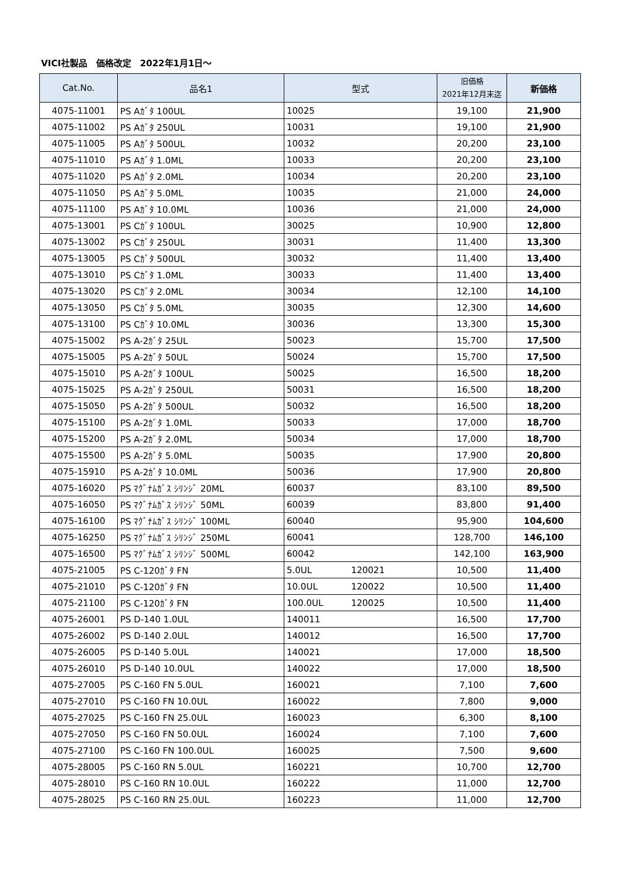VICI社製品　価格改定　2022年1月1日～
| Cat.No. | 品名1 | 型式 | 旧価格 2021年12月末迄 | 新価格 |
| --- | --- | --- | --- | --- |
| 4075-11001 | PS Aｶﾞﾀ 100UL | 10025 | 19,100 | 21,900 |
| 4075-11002 | PS Aｶﾞﾀ 250UL | 10031 | 19,100 | 21,900 |
| 4075-11005 | PS Aｶﾞﾀ 500UL | 10032 | 20,200 | 23,100 |
| 4075-11010 | PS Aｶﾞﾀ 1.0ML | 10033 | 20,200 | 23,100 |
| 4075-11020 | PS Aｶﾞﾀ 2.0ML | 10034 | 20,200 | 23,100 |
| 4075-11050 | PS Aｶﾞﾀ 5.0ML | 10035 | 21,000 | 24,000 |
| 4075-11100 | PS Aｶﾞﾀ 10.0ML | 10036 | 21,000 | 24,000 |
| 4075-13001 | PS Cｶﾞﾀ 100UL | 30025 | 10,900 | 12,800 |
| 4075-13002 | PS Cｶﾞﾀ 250UL | 30031 | 11,400 | 13,300 |
| 4075-13005 | PS Cｶﾞﾀ 500UL | 30032 | 11,400 | 13,400 |
| 4075-13010 | PS Cｶﾞﾀ 1.0ML | 30033 | 11,400 | 13,400 |
| 4075-13020 | PS Cｶﾞﾀ 2.0ML | 30034 | 12,100 | 14,100 |
| 4075-13050 | PS Cｶﾞﾀ 5.0ML | 30035 | 12,300 | 14,600 |
| 4075-13100 | PS Cｶﾞﾀ 10.0ML | 30036 | 13,300 | 15,300 |
| 4075-15002 | PS A-2ｶﾞﾀ 25UL | 50023 | 15,700 | 17,500 |
| 4075-15005 | PS A-2ｶﾞﾀ 50UL | 50024 | 15,700 | 17,500 |
| 4075-15010 | PS A-2ｶﾞﾀ 100UL | 50025 | 16,500 | 18,200 |
| 4075-15025 | PS A-2ｶﾞﾀ 250UL | 50031 | 16,500 | 18,200 |
| 4075-15050 | PS A-2ｶﾞﾀ 500UL | 50032 | 16,500 | 18,200 |
| 4075-15100 | PS A-2ｶﾞﾀ 1.0ML | 50033 | 17,000 | 18,700 |
| 4075-15200 | PS A-2ｶﾞﾀ 2.0ML | 50034 | 17,000 | 18,700 |
| 4075-15500 | PS A-2ｶﾞﾀ 5.0ML | 50035 | 17,900 | 20,800 |
| 4075-15910 | PS A-2ｶﾞﾀ 10.0ML | 50036 | 17,900 | 20,800 |
| 4075-16020 | PS ﾏｸﾞﾅﾑｶﾞｽ ｼﾘﾝｼﾞ 20ML | 60037 | 83,100 | 89,500 |
| 4075-16050 | PS ﾏｸﾞﾅﾑｶﾞｽ ｼﾘﾝｼﾞ 50ML | 60039 | 83,800 | 91,400 |
| 4075-16100 | PS ﾏｸﾞﾅﾑｶﾞｽ ｼﾘﾝｼﾞ 100ML | 60040 | 95,900 | 104,600 |
| 4075-16250 | PS ﾏｸﾞﾅﾑｶﾞｽ ｼﾘﾝｼﾞ 250ML | 60041 | 128,700 | 146,100 |
| 4075-16500 | PS ﾏｸﾞﾅﾑｶﾞｽ ｼﾘﾝｼﾞ 500ML | 60042 | 142,100 | 163,900 |
| 4075-21005 | PS C-120ｶﾞﾀ FN | 5.0UL 120021 | 10,500 | 11,400 |
| 4075-21010 | PS C-120ｶﾞﾀ FN | 10.0UL 120022 | 10,500 | 11,400 |
| 4075-21100 | PS C-120ｶﾞﾀ FN | 100.0UL 120025 | 10,500 | 11,400 |
| 4075-26001 | PS D-140 1.0UL | 140011 | 16,500 | 17,700 |
| 4075-26002 | PS D-140 2.0UL | 140012 | 16,500 | 17,700 |
| 4075-26005 | PS D-140 5.0UL | 140021 | 17,000 | 18,500 |
| 4075-26010 | PS D-140 10.0UL | 140022 | 17,000 | 18,500 |
| 4075-27005 | PS C-160 FN 5.0UL | 160021 | 7,100 | 7,600 |
| 4075-27010 | PS C-160 FN 10.0UL | 160022 | 7,800 | 9,000 |
| 4075-27025 | PS C-160 FN 25.0UL | 160023 | 6,300 | 8,100 |
| 4075-27050 | PS C-160 FN 50.0UL | 160024 | 7,100 | 7,600 |
| 4075-27100 | PS C-160 FN 100.0UL | 160025 | 7,500 | 9,600 |
| 4075-28005 | PS C-160 RN 5.0UL | 160221 | 10,700 | 12,700 |
| 4075-28010 | PS C-160 RN 10.0UL | 160222 | 11,000 | 12,700 |
| 4075-28025 | PS C-160 RN 25.0UL | 160223 | 11,000 | 12,700 |